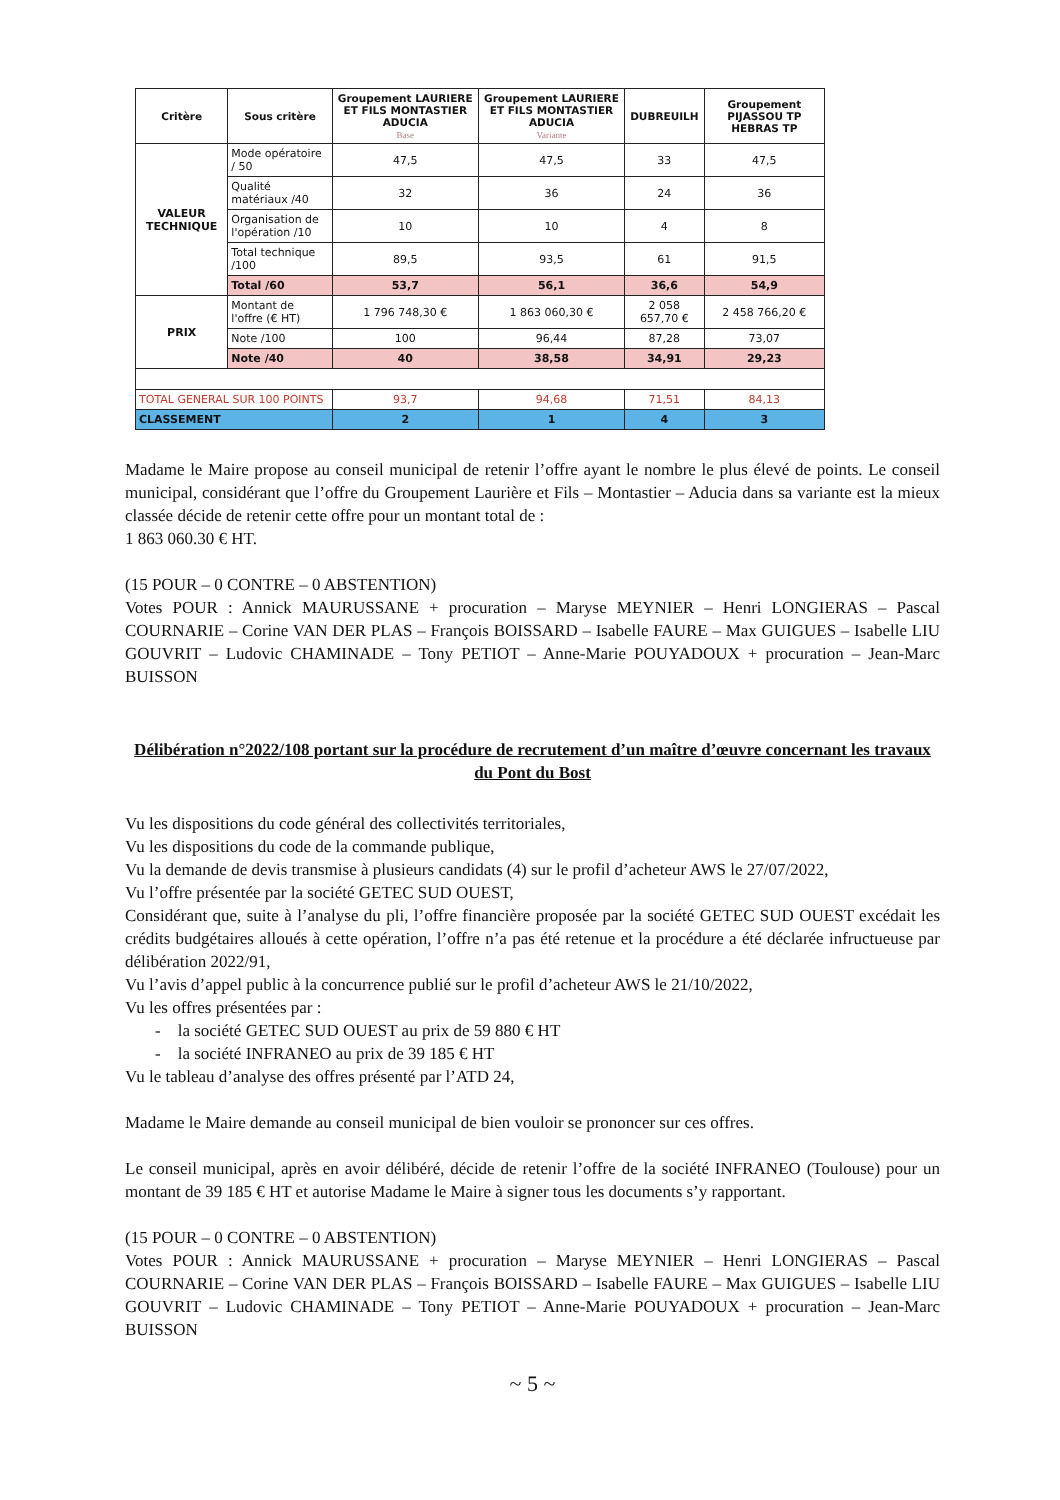| Critère | Sous critère | Groupement LAURIERE ET FILS MONTASTIER ADUCIA Base | Groupement LAURIERE ET FILS MONTASTIER ADUCIA Variante | DUBREUILH | Groupement PIJASSOU TP HEBRAS TP |
| --- | --- | --- | --- | --- | --- |
| VALEUR TECHNIQUE | Mode opératoire / 50 | 47,5 | 47,5 | 33 | 47,5 |
| | Qualité matériaux /40 | 32 | 36 | 24 | 36 |
| | Organisation de l'opération /10 | 10 | 10 | 4 | 8 |
| | Total technique /100 | 89,5 | 93,5 | 61 | 91,5 |
| | Total /60 | 53,7 | 56,1 | 36,6 | 54,9 |
| PRIX | Montant de l'offre (€ HT) | 1 796 748,30 € | 1 863 060,30 € | 2 058 657,70 € | 2 458 766,20 € |
| | Note /100 | 100 | 96,44 | 87,28 | 73,07 |
| | Note /40 | 40 | 38,58 | 34,91 | 29,23 |
| TOTAL GENERAL SUR 100 POINTS | | 93,7 | 94,68 | 71,51 | 84,13 |
| CLASSEMENT | | 2 | 1 | 4 | 3 |
Madame le Maire propose au conseil municipal de retenir l’offre ayant le nombre le plus élevé de points. Le conseil municipal, considérant que l’offre du Groupement Laurière et Fils – Montastier – Aducia dans sa variante est la mieux classée décide de retenir cette offre pour un montant total de :
1 863 060.30 € HT.
(15 POUR – 0 CONTRE – 0 ABSTENTION)
Votes POUR : Annick MAURUSSANE + procuration – Maryse MEYNIER – Henri LONGIERAS – Pascal COURNARIE – Corine VAN DER PLAS – François BOISSARD – Isabelle FAURE – Max GUIGUES – Isabelle LIU GOUVRIT – Ludovic CHAMINADE – Tony PETIOT – Anne-Marie POUYADOUX + procuration – Jean-Marc BUISSON
Délibération n°2022/108 portant sur la procédure de recrutement d’un maître d’œuvre concernant les travaux du Pont du Bost
Vu les dispositions du code général des collectivités territoriales,
Vu les dispositions du code de la commande publique,
Vu la demande de devis transmise à plusieurs candidats (4) sur le profil d’acheteur AWS le 27/07/2022,
Vu l’offre présentée par la société GETEC SUD OUEST,
Considérant que, suite à l’analyse du pli, l’offre financière proposée par la société GETEC SUD OUEST excédait les crédits budgétaires alloués à cette opération, l’offre n’a pas été retenue et la procédure a été déclarée infructueuse par délibération 2022/91,
Vu l’avis d’appel public à la concurrence publié sur le profil d’acheteur AWS le 21/10/2022,
Vu les offres présentées par :
- la société GETEC SUD OUEST au prix de 59 880 € HT
- la société INFRANEO au prix de 39 185 € HT
Vu le tableau d’analyse des offres présenté par l’ATD 24,
Madame le Maire demande au conseil municipal de bien vouloir se prononcer sur ces offres.
Le conseil municipal, après en avoir délibéré, décide de retenir l’offre de la société INFRANEO (Toulouse) pour un montant de 39 185 € HT et autorise Madame le Maire à signer tous les documents s’y rapportant.
(15 POUR – 0 CONTRE – 0 ABSTENTION)
Votes POUR : Annick MAURUSSANE + procuration – Maryse MEYNIER – Henri LONGIERAS – Pascal COURNARIE – Corine VAN DER PLAS – François BOISSARD – Isabelle FAURE – Max GUIGUES – Isabelle LIU GOUVRIT – Ludovic CHAMINADE – Tony PETIOT – Anne-Marie POUYADOUX + procuration – Jean-Marc BUISSON
~ 5 ~